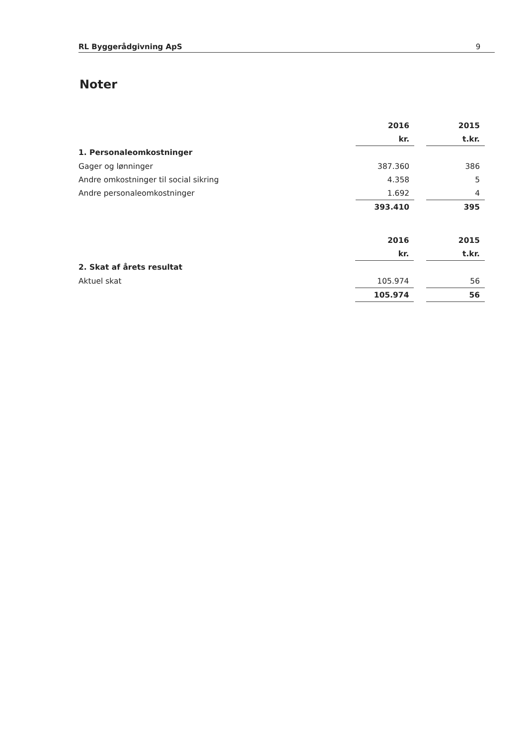RL Byggerådgivning ApS 9
Noter
| | 2016 | | 2015 |
| | kr. | | t.kr. |
| 1. Personaleomkostninger | | | |
| Gager og lønninger | 387.360 | | 386 |
| Andre omkostninger til social sikring | 4.358 | | 5 |
| Andre personaleomkostninger | 1.692 | | 4 |
| | 393.410 | | 395 |
| | 2016 | | 2015 |
| | kr. | | t.kr. |
| 2. Skat af årets resultat | | | |
| Aktuel skat | 105.974 | | 56 |
| | 105.974 | | 56 |